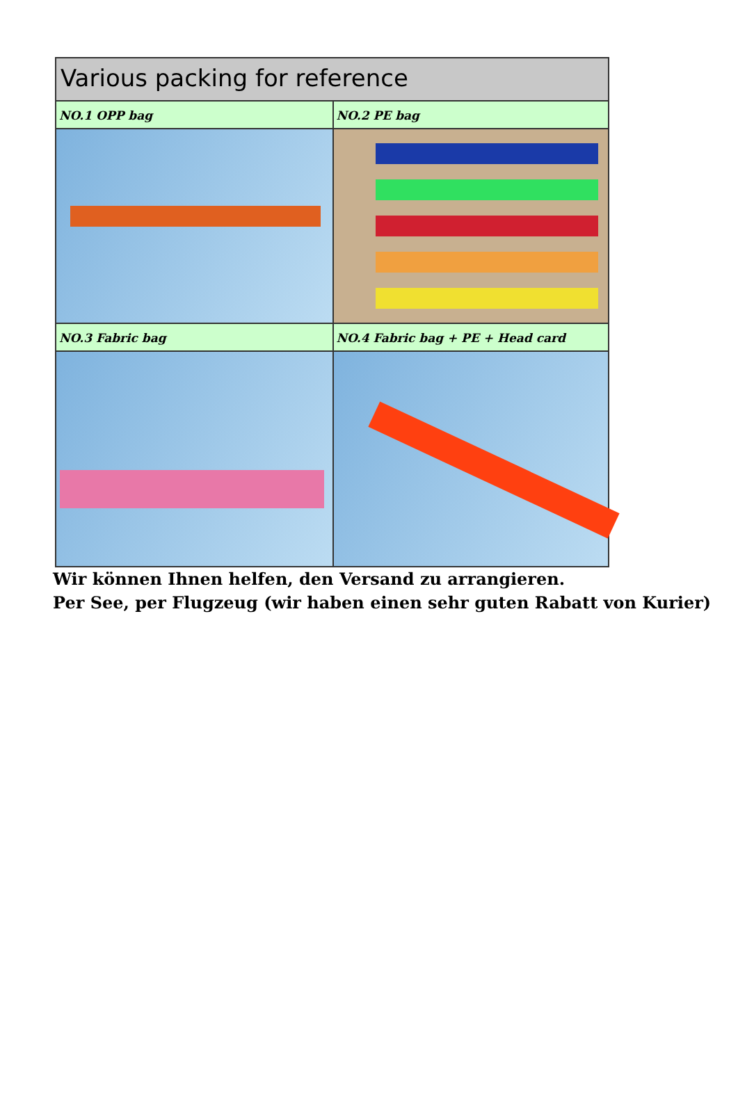Various packing for reference
NO.1 OPP bag NO.2 PE bag
NO.3 Fabric bag NO.4 Fabric bag + PE + Head card
Wir können Ihnen helfen, den Versand zu arrangieren.
Per See, per Flugzeug (wir haben einen sehr guten Rabatt von Kurier)